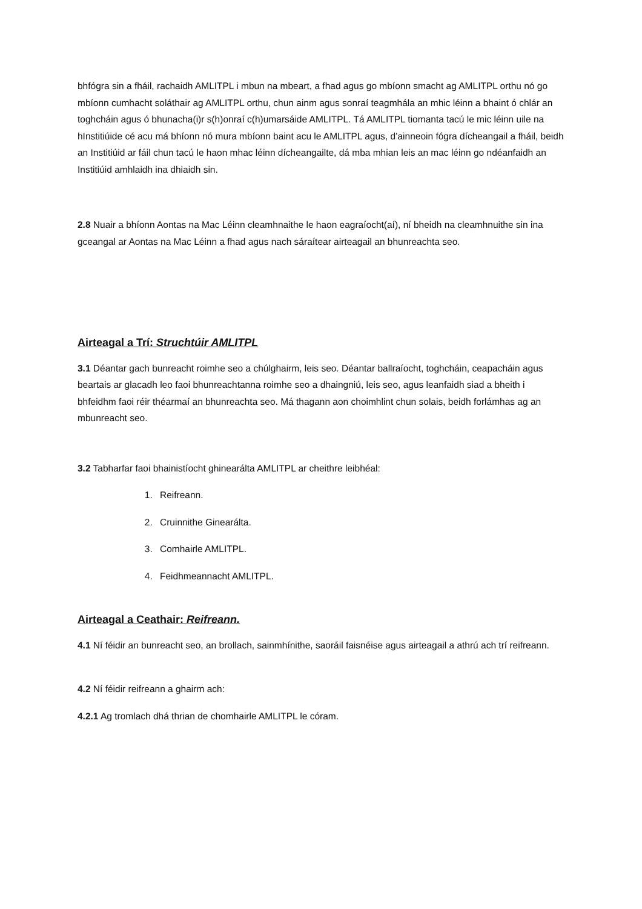bhfógra sin a fháil, rachaidh AMLITPL i mbun na mbeart, a fhad agus go mbíonn smacht ag AMLITPL orthu nó go mbíonn cumhacht soláthair ag AMLITPL orthu, chun ainm agus sonraí teagmhála an mhic léinn a bhaint ó chlár an toghcháin agus ó bhunacha(i)r s(h)onraí c(h)umarsáide AMLITPL. Tá AMLITPL tiomanta tacú le mic léinn uile na hInstitiúide cé acu má bhíonn nó mura mbíonn baint acu le AMLITPL agus, d’ainneoin fógra dícheangail a fháil, beidh an Institiúid ar fáil chun tacú le haon mhac léinn dícheangailte, dá mba mhian leis an mac léinn go ndéanfaidh an Institiúid amhlaidh ina dhiaidh sin.
2.8 Nuair a bhíonn Aontas na Mac Léinn cleamhnaithe le haon eagraíocht(aí), ní bheidh na cleamhnuithe sin ina gceangal ar Aontas na Mac Léinn a fhad agus nach sáraítear airteagail an bhunreachta seo.
Airteagal a Trí: Struchtúir AMLITPL
3.1 Déantar gach bunreacht roimhe seo a chúlghairm, leis seo. Déantar ballraíocht, toghcháin, ceapacháin agus beartais ar glacadh leo faoi bhunreachtanna roimhe seo a dhaingniú, leis seo, agus leanfaidh siad a bheith i bhfeidhm faoi réir théarmaí an bhunreachta seo. Má thagann aon choimhlint chun solais, beidh forlámhas ag an mbunreacht seo.
3.2 Tabharfar faoi bhainistíocht ghinearálta AMLITPL ar cheithre leibhéal:
1. Reifreann.
2. Cruinnithe Ginearálta.
3. Comhairle AMLITPL.
4. Feidhmeannacht AMLITPL.
Airteagal a Ceathair: Reifreann.
4.1 Ní féidir an bunreacht seo, an brollach, sainmhínithe, saoráil faisnéise agus airteagail a athrú ach trí reifreann.
4.2 Ní féidir reifreann a ghairm ach:
4.2.1 Ag tromlach dhá thrian de chomhairle AMLITPL le córam.